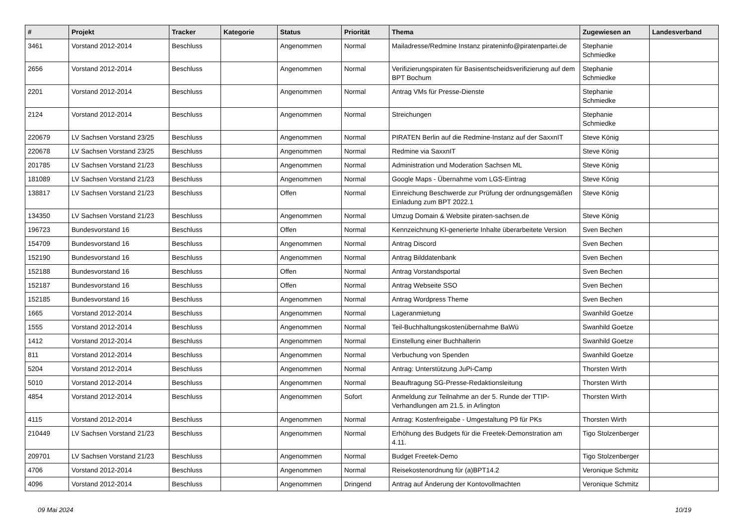| # | Projekt | Tracker | Kategorie | Status | Priorität | Thema | Zugewiesen an | Landesverband |
| --- | --- | --- | --- | --- | --- | --- | --- | --- |
| 3461 | Vorstand 2012-2014 | Beschluss | | Angenommen | Normal | Mailadresse/Redmine Instanz pirateninfo@piratenpartei.de | Stephanie Schmiedke | |
| 2656 | Vorstand 2012-2014 | Beschluss | | Angenommen | Normal | Verifizierungspiraten für Basisentscheidsverifizierung auf dem BPT Bochum | Stephanie Schmiedke | |
| 2201 | Vorstand 2012-2014 | Beschluss | | Angenommen | Normal | Antrag VMs für Presse-Dienste | Stephanie Schmiedke | |
| 2124 | Vorstand 2012-2014 | Beschluss | | Angenommen | Normal | Streichungen | Stephanie Schmiedke | |
| 220679 | LV Sachsen Vorstand 23/25 | Beschluss | | Angenommen | Normal | PIRATEN Berlin auf die Redmine-Instanz auf der SaxxnIT | Steve König | |
| 220678 | LV Sachsen Vorstand 23/25 | Beschluss | | Angenommen | Normal | Redmine via SaxxnIT | Steve König | |
| 201785 | LV Sachsen Vorstand 21/23 | Beschluss | | Angenommen | Normal | Administration und Moderation Sachsen ML | Steve König | |
| 181089 | LV Sachsen Vorstand 21/23 | Beschluss | | Angenommen | Normal | Google Maps - Übernahme vom LGS-Eintrag | Steve König | |
| 138817 | LV Sachsen Vorstand 21/23 | Beschluss | | Offen | Normal | Einreichung Beschwerde zur Prüfung der ordnungsgemäßen Einladung zum BPT 2022.1 | Steve König | |
| 134350 | LV Sachsen Vorstand 21/23 | Beschluss | | Angenommen | Normal | Umzug Domain & Website piraten-sachsen.de | Steve König | |
| 196723 | Bundesvorstand 16 | Beschluss | | Offen | Normal | Kennzeichnung KI-generierte Inhalte überarbeitete Version | Sven Bechen | |
| 154709 | Bundesvorstand 16 | Beschluss | | Angenommen | Normal | Antrag Discord | Sven Bechen | |
| 152190 | Bundesvorstand 16 | Beschluss | | Angenommen | Normal | Antrag Bilddatenbank | Sven Bechen | |
| 152188 | Bundesvorstand 16 | Beschluss | | Offen | Normal | Antrag Vorstandsportal | Sven Bechen | |
| 152187 | Bundesvorstand 16 | Beschluss | | Offen | Normal | Antrag Webseite SSO | Sven Bechen | |
| 152185 | Bundesvorstand 16 | Beschluss | | Angenommen | Normal | Antrag Wordpress Theme | Sven Bechen | |
| 1665 | Vorstand 2012-2014 | Beschluss | | Angenommen | Normal | Lageranmietung | Swanhild Goetze | |
| 1555 | Vorstand 2012-2014 | Beschluss | | Angenommen | Normal | Teil-Buchhaltungskostenübernahme BaWü | Swanhild Goetze | |
| 1412 | Vorstand 2012-2014 | Beschluss | | Angenommen | Normal | Einstellung einer Buchhalterin | Swanhild Goetze | |
| 811 | Vorstand 2012-2014 | Beschluss | | Angenommen | Normal | Verbuchung von Spenden | Swanhild Goetze | |
| 5204 | Vorstand 2012-2014 | Beschluss | | Angenommen | Normal | Antrag: Unterstützung JuPi-Camp | Thorsten Wirth | |
| 5010 | Vorstand 2012-2014 | Beschluss | | Angenommen | Normal | Beauftragung SG-Presse-Redaktionsleitung | Thorsten Wirth | |
| 4854 | Vorstand 2012-2014 | Beschluss | | Angenommen | Sofort | Anmeldung zur Teilnahme an der 5. Runde der TTIP-Verhandlungen am 21.5. in Arlington | Thorsten Wirth | |
| 4115 | Vorstand 2012-2014 | Beschluss | | Angenommen | Normal | Antrag: Kostenfreigabe - Umgestaltung P9 für PKs | Thorsten Wirth | |
| 210449 | LV Sachsen Vorstand 21/23 | Beschluss | | Angenommen | Normal | Erhöhung des Budgets für die Freetek-Demonstration am 4.11. | Tigo Stolzenberger | |
| 209701 | LV Sachsen Vorstand 21/23 | Beschluss | | Angenommen | Normal | Budget Freetek-Demo | Tigo Stolzenberger | |
| 4706 | Vorstand 2012-2014 | Beschluss | | Angenommen | Normal | Reisekostenordnung für (a)BPT14.2 | Veronique Schmitz | |
| 4096 | Vorstand 2012-2014 | Beschluss | | Angenommen | Dringend | Antrag auf Änderung der Kontovollmachten | Veronique Schmitz | |
09 Mai 2024 10/19